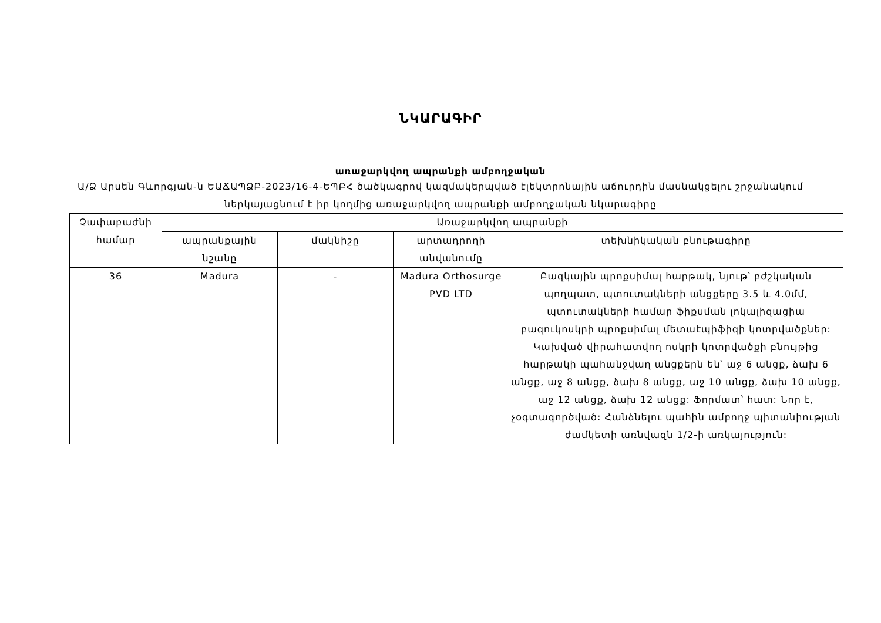ՆԿԱՐԱԳԻՐ
առաջարկվող ապրանքի ամբողջական
Ա/Ձ Արսեն Գևորգյան-ն ԵԱՃԱՊՁԲ-2023/16-4-ԵՊԲՀ ծածկագրով կազմակերպված էլեկտրոնային աճուրդին մասնակցելու շրջանակում ներկայացնում է իր կողմից առաջարկվող ապրանքի ամբողջական նկարագիրը
| Չափաբաժնի համար | Առաջարկվող ապրանքի | | | |
| --- | --- | --- | --- | --- |
| | ապրանքային նշանը | մակնիշը | արտադրողի անվանումը | տեխնիկական բնութագիրը |
| 36 | Madura | - | Madura Orthosurge PVD LTD | Բազկային պրոքսիմալ հարթակ, նյութ՝ բժշկական պողպատ, պտուտակների անցքերը 3.5 և 4.0մմ, պտուտակների համար ֆիքսման լոկալիզացիա բազուկոսկրի պրոքսիմալ մետաէպիֆիզի կոտրվածքներ: Կախված վիրահատվող ոսկրի կոտրվածքի բնույթից հարթակի պահանջվաղ անցքերն են՝ աջ 6 անցք, ձախ 6 անցք, աջ 8 անցք, ձախ 8 անցք, աջ 10 անցք, ձախ 10 անցք, աջ 12 անցք, ձախ 12 անցք: Ֆորմատ՝ հատ: Նոր է, չօգտագործված: Հանձնելու պահին ամբողջ պիտանիության ժամկետի առնվազն 1/2-ի առկայություն: |